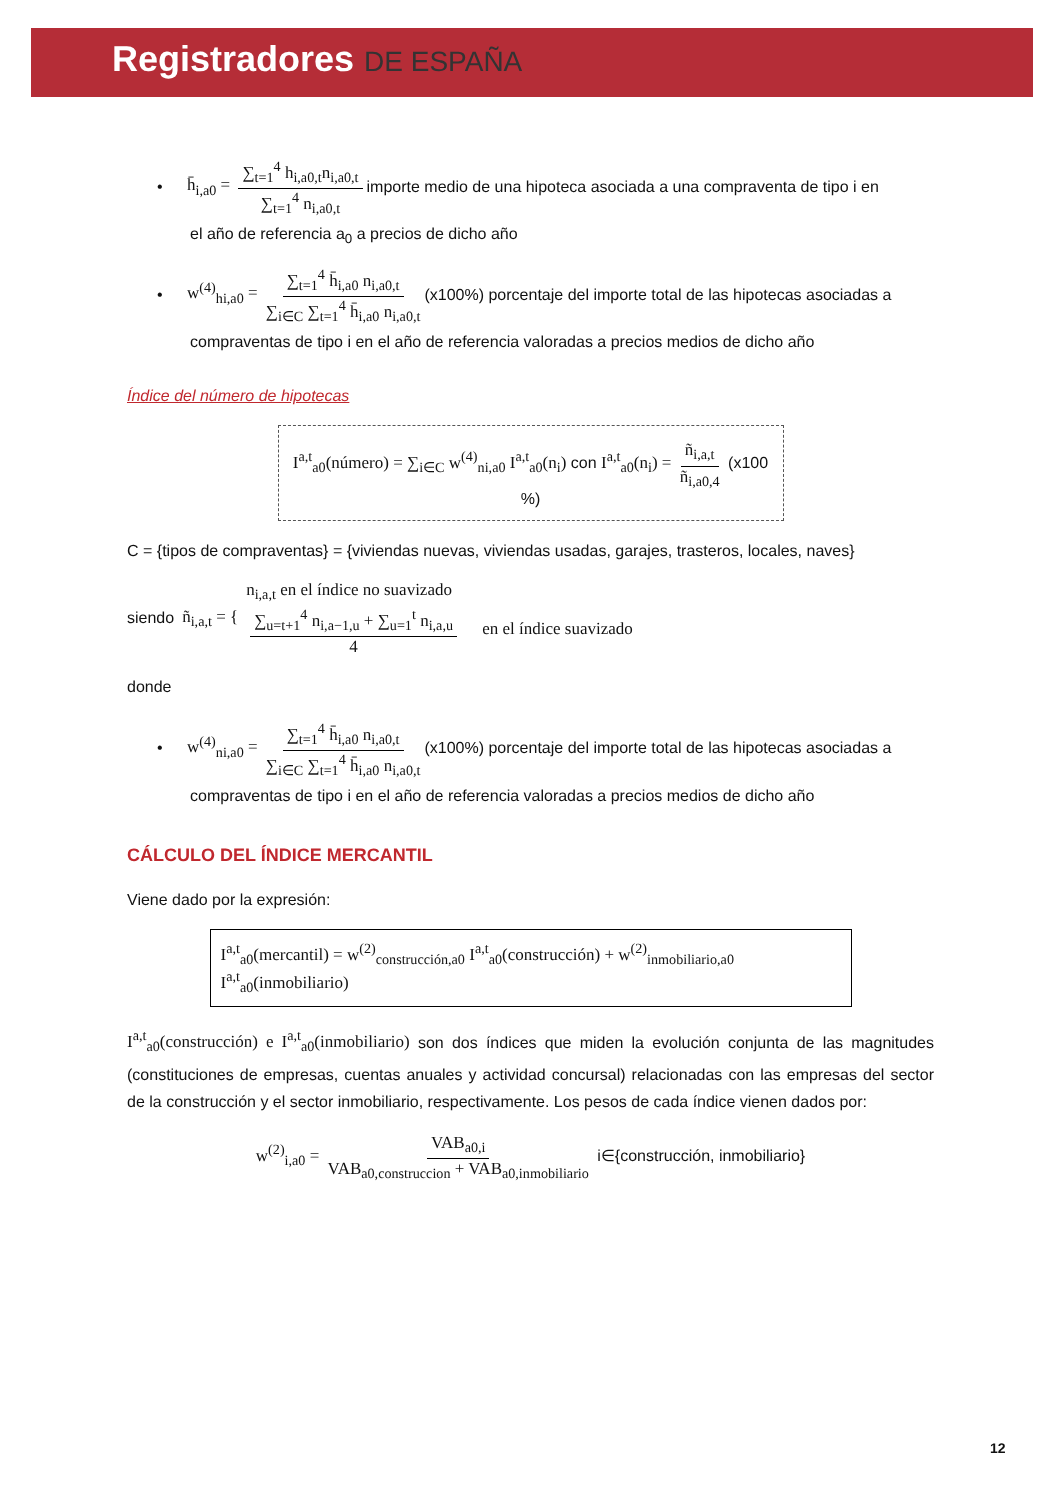Registradores DE ESPAÑA
• h̄<sub>i,a0</sub> = ∑<sub>t=1</sub><sup>4</sup> h<sub>i,a0,t</sub>n<sub>i,a0,t</sub> ∑<sub>t=1</sub><sup>4</sup> n<sub>i,a0,t</sub> importe medio de una hipoteca asociada a una compraventa de tipo i en
el año de referencia a<sub>0</sub> a precios de dicho año
• w<sup>(4)</sup><sub>hi,a0</sub> = ∑<sub>t=1</sub><sup>4</sup> h̄<sub>i,a0</sub> n<sub>i,a0,t</sub> ∑<sub>i∈C</sub> ∑<sub>t=1</sub><sup>4</sup> h̄<sub>i,a0</sub> n<sub>i,a0,t</sub> (x100%) porcentaje del importe total de las hipotecas asociadas a
compraventas de tipo i en el año de referencia valoradas a precios medios de dicho año
Índice del número de hipotecas
I<sup>a,t</sup><sub>a0</sub>(número) = ∑<sub>i∈C</sub> w<sup>(4)</sup><sub>ni,a0</sub> I<sup>a,t</sup><sub>a0</sub>(n<sub>i</sub>) con I<sup>a,t</sup><sub>a0</sub>(n<sub>i</sub>) = ñ<sub>i,a,t</sub> ñ<sub>i,a0,4</sub> (x100 %)
C = {tipos de compraventas} = {viviendas nuevas, viviendas usadas, garajes, trasteros, locales, naves}
siendo ñ<sub>i,a,t</sub> = {
n<sub>i,a,t</sub> en el índice no suavizado
∑<sub>u=t+1</sub><sup>4</sup> n<sub>i,a−1,u</sub> + ∑<sub>u=1</sub><sup>t</sup> n<sub>i,a,u</sub> 4 en el índice suavizado
donde
• w<sup>(4)</sup><sub>ni,a0</sub> = ∑<sub>t=1</sub><sup>4</sup> h̄<sub>i,a0</sub> n<sub>i,a0,t</sub> ∑<sub>i∈C</sub> ∑<sub>t=1</sub><sup>4</sup> h̄<sub>i,a0</sub> n<sub>i,a0,t</sub> (x100%) porcentaje del importe total de las hipotecas asociadas a
compraventas de tipo i en el año de referencia valoradas a precios medios de dicho año
CÁLCULO DEL ÍNDICE MERCANTIL
Viene dado por la expresión:
I<sup>a,t</sup><sub>a0</sub>(mercantil) = w<sup>(2)</sup><sub>construcción,a0</sub> I<sup>a,t</sup><sub>a0</sub>(construcción) + w<sup>(2)</sup><sub>inmobiliario,a0</sub> I<sup>a,t</sup><sub>a0</sub>(inmobiliario)
I<sup>a,t</sup><sub>a0</sub>(construcción) e I<sup>a,t</sup><sub>a0</sub>(inmobiliario) son dos índices que miden la evolución conjunta de las magnitudes (constituciones de empresas, cuentas anuales y actividad concursal) relacionadas con las empresas del sector de la construcción y el sector inmobiliario, respectivamente. Los pesos de cada índice vienen dados por:
w<sup>(2)</sup><sub>i,a0</sub> = VAB<sub>a0,i</sub> VAB<sub>a0,construccion</sub> + VAB<sub>a0,inmobiliario</sub> i∈{construcción, inmobiliario}
12